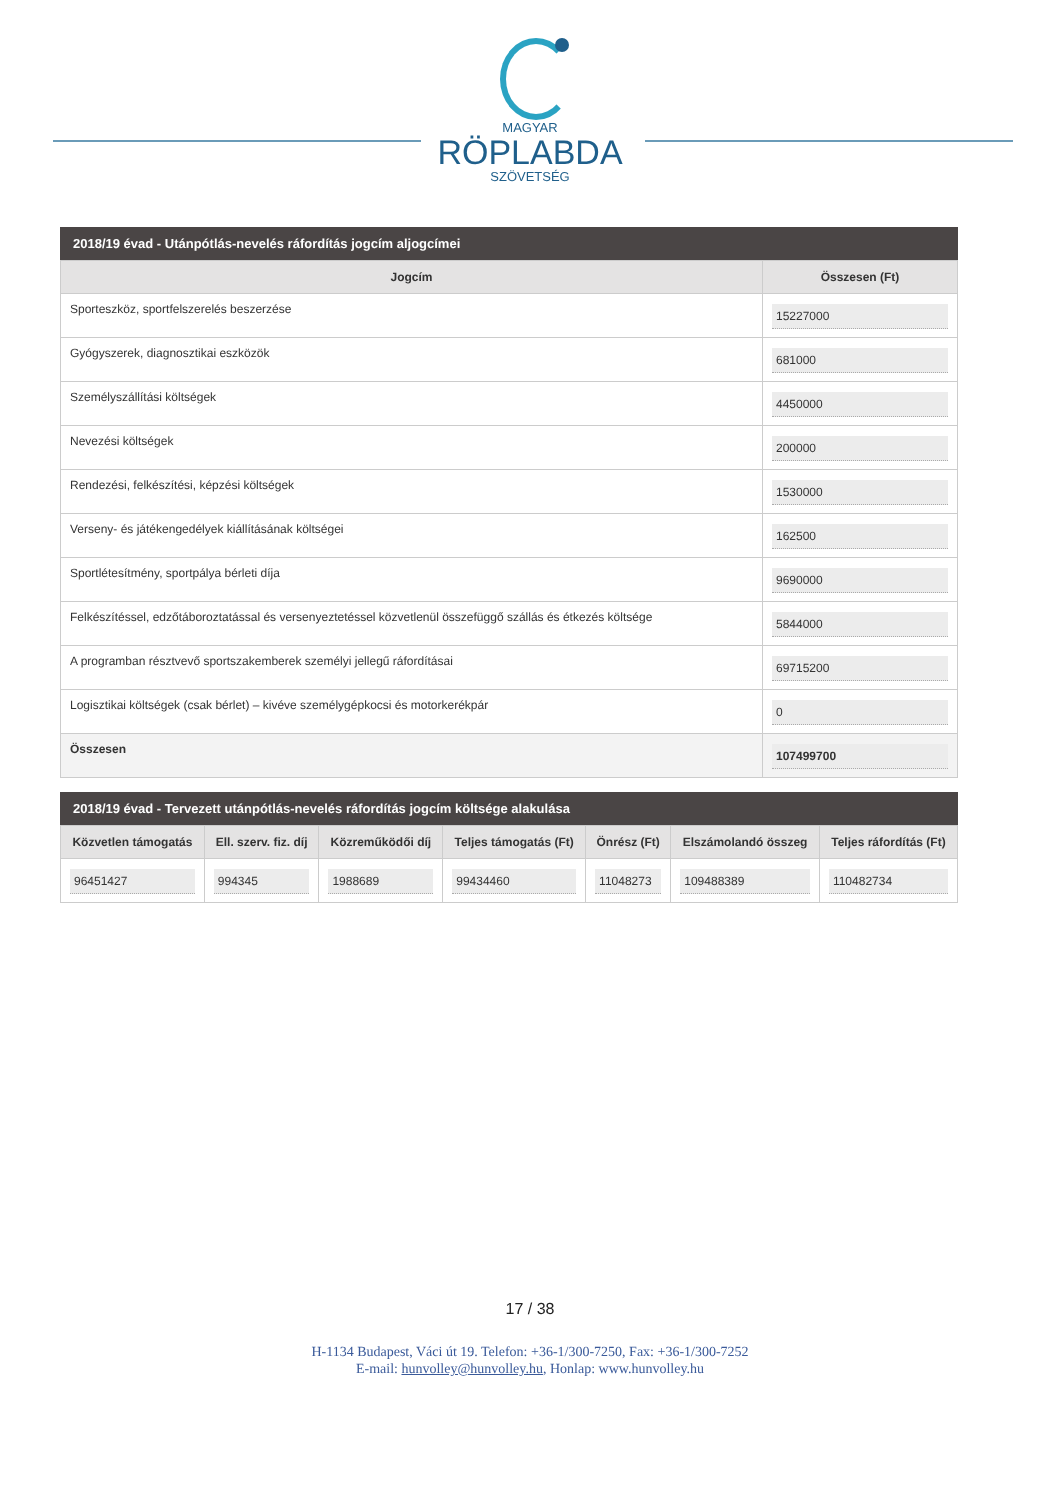MAGYAR
RÖPLABDA
SZÖVETSÉG
2018/19 évad - Utánpótlás-nevelés ráfordítás jogcím aljogcímei
| Jogcím | Összesen (Ft) |
| --- | --- |
| Sporteszköz, sportfelszerelés beszerzése | 15227000 |
| Gyógyszerek, diagnosztikai eszközök | 681000 |
| Személyszállítási költségek | 4450000 |
| Nevezési költségek | 200000 |
| Rendezési, felkészítési, képzési költségek | 1530000 |
| Verseny- és játékengedélyek kiállításának költségei | 162500 |
| Sportlétesítmény, sportpálya bérleti díja | 9690000 |
| Felkészítéssel, edzőtáboroztatással és versenyeztetéssel közvetlenül összefüggő szállás és étkezés költsége | 5844000 |
| A programban résztvevő sportszakemberek személyi jellegű ráfordításai | 69715200 |
| Logisztikai költségek (csak bérlet) – kivéve személygépkocsi és motorkerékpár | 0 |
| Összesen | 107499700 |
2018/19 évad - Tervezett utánpótlás-nevelés ráfordítás jogcím költsége alakulása
| Közvetlen támogatás | Ell. szerv. fiz. díj | Közreműködői díj | Teljes támogatás (Ft) | Önrész (Ft) | Elszámolandó összeg | Teljes ráfordítás (Ft) |
| --- | --- | --- | --- | --- | --- | --- |
| 96451427 | 994345 | 1988689 | 99434460 | 11048273 | 109488389 | 110482734 |
17 / 38
H-1134 Budapest, Váci út 19. Telefon: +36-1/300-7250, Fax: +36-1/300-7252
E-mail: hunvolley@hunvolley.hu, Honlap: www.hunvolley.hu